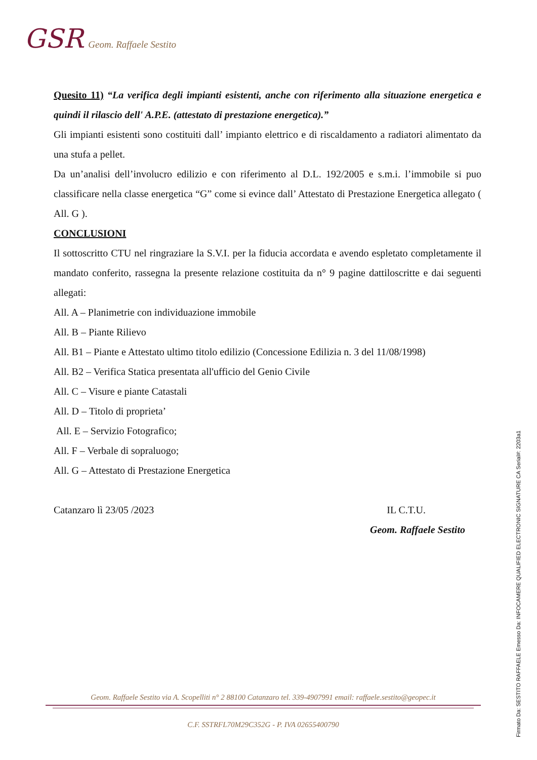GSR Geom. Raffaele Sestito
Quesito 11) “La verifica degli impianti esistenti, anche con riferimento alla situazione energetica e quindi il rilascio dell' A.P.E. (attestato di prestazione energetica).”
Gli impianti esistenti sono costituiti dall’ impianto elettrico e di riscaldamento a radiatori alimentato da una stufa a pellet.
Da un’analisi dell’involucro edilizio e con riferimento al D.L. 192/2005 e s.m.i. l’immobile si puo classificare nella classe energetica “G” come si evince dall’ Attestato di Prestazione Energetica allegato ( All. G ).
CONCLUSIONI
Il sottoscritto CTU nel ringraziare la S.V.I. per la fiducia accordata e avendo espletato completamente il mandato conferito, rassegna la presente relazione costituita da n° 9 pagine dattiloscritte e dai seguenti allegati:
All. A – Planimetrie con individuazione immobile
All. B – Piante Rilievo
All. B1 – Piante e Attestato ultimo titolo edilizio (Concessione Edilizia n. 3 del 11/08/1998)
All. B2 – Verifica Statica presentata all'ufficio del Genio Civile
All. C – Visure e piante Catastali
All. D – Titolo di proprieta’
All. E – Servizio Fotografico;
All. F – Verbale di sopraluogo;
All. G – Attestato di Prestazione Energetica
Catanzaro lì 23/05 /2023 IL C.T.U.
Geom. Raffaele Sestito
Firmato Da: SESTITO RAFFAELE Emesso Da: INFOCAMERE QUALIFIED ELECTRONIC SIGNATURE CA Serial#: 2203a1
Geom. Raffaele Sestito via A. Scopelliti n° 2 88100 Catanzaro tel. 339-4907991 email: raffaele.sestito@geopec.it
C.F. SSTRFL70M29C352G - P. IVA 02655400790